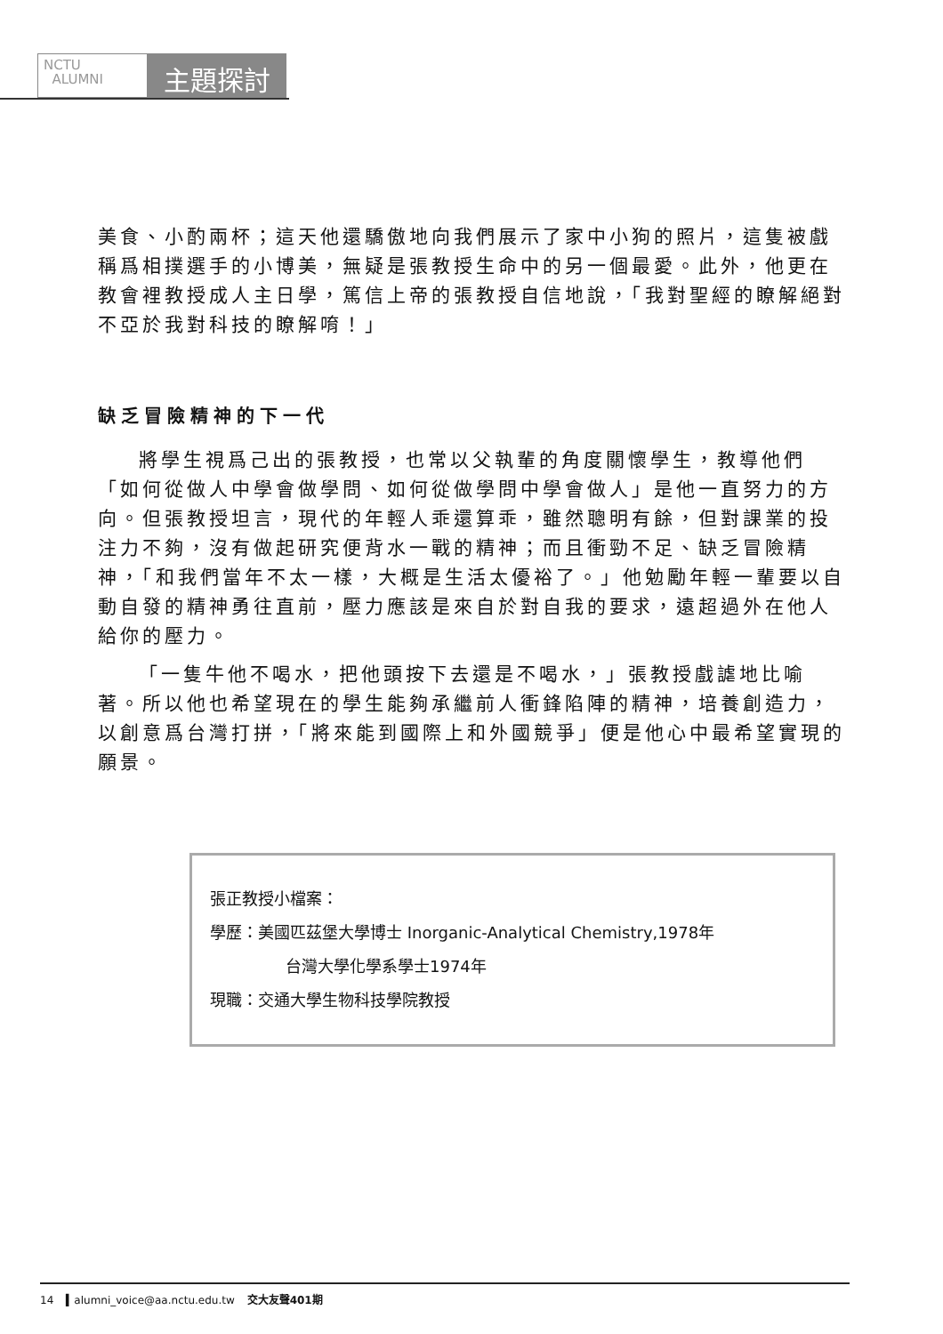NCTU
ALUMNI
主題探討
美食、小酌兩杯；這天他還驕傲地向我們展示了家中小狗的照片，這隻被戲稱爲相撲選手的小博美，無疑是張教授生命中的另一個最愛。此外，他更在教會裡教授成人主日學，篤信上帝的張教授自信地說，「我對聖經的瞭解絕對不亞於我對科技的瞭解唷！」
缺乏冒險精神的下一代
將學生視爲己出的張教授，也常以父執輩的角度關懷學生，教導他們「如何從做人中學會做學問、如何從做學問中學會做人」是他一直努力的方向。但張教授坦言，現代的年輕人乖還算乖，雖然聰明有餘，但對課業的投注力不夠，沒有做起研究便背水一戰的精神；而且衝勁不足、缺乏冒險精神，「和我們當年不太一樣，大概是生活太優裕了。」他勉勵年輕一輩要以自動自發的精神勇往直前，壓力應該是來自於對自我的要求，遠超過外在他人給你的壓力。
「一隻牛他不喝水，把他頭按下去還是不喝水，」張教授戲謔地比喻著。所以他也希望現在的學生能夠承繼前人衝鋒陷陣的精神，培養創造力，以創意爲台灣打拼，「將來能到國際上和外國競爭」便是他心中最希望實現的願景。
張正教授小檔案：
學歷：美國匹茲堡大學博士 Inorganic-Analytical Chemistry,1978年
台灣大學化學系學士1974年
現職：交通大學生物科技學院教授
14 ▍alumni_voice@aa.nctu.edu.tw 交大友聲401期